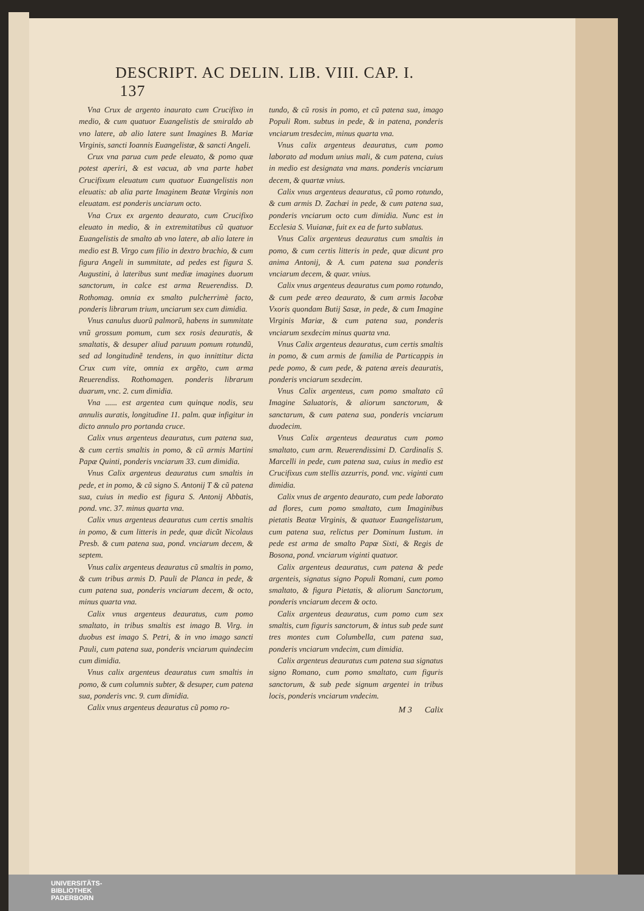DESCRIPT. AC DELIN. LIB. VIII. CAP. I. 137
Vna Crux de argento inaurato cum Crucifixo in medio, & cum quatuor Euangelistis de smiraldo ab vno latere, ab alio latere sunt Imagines B. Mariæ Virginis, sancti Ioannis Euangelistæ, & sancti Angeli.
Crux vna parua cum pede eleuato, & pomo quæ potest aperiri, & est vacua, ab vna parte habet Crucifixum eleuatum cum quatuor Euangelistis non eleuatis: ab alia parte Imaginem Beatæ Virginis non eleuatam. est ponderis unciarum octo.
Vna Crux ex argento deaurato, cum Crucifixo eleuato in medio, & in extremitatibus cũ quatuor Euangelistis de smalto ab vno latere, ab alio latere in medio est B. Virgo cum filio in dextro brachio, & cum figura Angeli in summitate, ad pedes est figura S. Augustini, à lateribus sunt mediæ imagines duorum sanctorum, in calce est arma Reuerendiss. D. Rothomag. omnia ex smalto pulcherrimè facto, ponderis librarum trium, unciarum sex cum dimidia.
Vnus canulus duorũ palmorũ, habens in summitate vnũ grossum pomum, cum sex rosis deauratis, & smaltatis, & desuper aliud paruum pomum rotundũ, sed ad longitudinẽ tendens, in quo innittitur dicta Crux cum vite, omnia ex argẽto, cum arma Reuerendiss. Rothomagen. ponderis librarum duarum, vnc. 2. cum dimidia.
Vna ...... est argentea cum quinque nodis, seu annulis auratis, longitudine 11. palm. quæ infigitur in dicto annulo pro portanda cruce.
Calix vnus argenteus deauratus, cum patena sua, & cum certis smaltis in pomo, & cũ armis Martini Papæ Quinti, ponderis vnciarum 33. cum dimidia.
Vnus Calix argenteus deauratus cum smaltis in pede, et in pomo, & cũ signo S. Antonij T & cũ patena sua, cuius in medio est figura S. Antonij Abbatis, pond. vnc. 37. minus quarta vna.
Calix vnus argenteus deauratus cum certis smaltis in pomo, & cum litteris in pede, quæ dicũt Nicolaus Presb. & cum patena sua, pond. vnciarum decem, & septem.
Vnus calix argenteus deauratus cũ smaltis in pomo, & cum tribus armis D. Pauli de Planca in pede, & cum patena sua, ponderis vnciarum decem, & octo, minus quarta vna.
Calix vnus argenteus deauratus, cum pomo smaltato, in tribus smaltis est imago B. Virg. in duobus est imago S. Petri, & in vno imago sancti Pauli, cum patena sua, ponderis vnciarum quindecim cum dimidia.
Vnus calix argenteus deauratus cum smaltis in pomo, & cum columnis subter, & desuper, cum patena sua, ponderis vnc. 9. cum dimidia.
Calix vnus argenteus deauratus cũ pomo ro-
tundo, & cũ rosis in pomo, et cũ patena sua, imago Populi Rom. subtus in pede, & in patena, ponderis vnciarum tresdecim, minus quarta vna.
Vnus calix argenteus deauratus, cum pomo laborato ad modum unius mali, & cum patena, cuius in medio est designata vna mans. ponderis vnciarum decem, & quartæ vnius.
Calix vnus argenteus deauratus, cũ pomo rotundo, & cum armis D. Zachæi in pede, & cum patena sua, ponderis vnciarum octo cum dimidia. Nunc est in Ecclesia S. Viuianæ, fuit ex ea de furto sublatus.
Vnus Calix argenteus deauratus cum smaltis in pomo, & cum certis litteris in pede, quæ dicunt pro anima Antonij, & A. cum patena sua ponderis vnciarum decem, & quar. vnius.
Calix vnus argenteus deauratus cum pomo rotundo, & cum pede æreo deaurato, & cum armis Iacobæ Vxoris quondam Butij Sasæ, in pede, & cum Imagine Virginis Mariæ, & cum patena sua, ponderis vnciarum sexdecim minus quarta vna.
Vnus Calix argenteus deauratus, cum certis smaltis in pomo, & cum armis de familia de Particappis in pede pomo, & cum pede, & patena æreis deauratis, ponderis vnciarum sexdecim.
Vnus Calix argenteus, cum pomo smaltato cũ Imagine Saluatoris, & aliorum sanctorum, & sanctarum, & cum patena sua, ponderis vnciarum duodecim.
Vnus Calix argenteus deauratus cum pomo smaltato, cum arm. Reuerendissimi D. Cardinalis S. Marcelli in pede, cum patena sua, cuius in medio est Crucifixus cum stellis azzurris, pond. vnc. viginti cum dimidia.
Calix vnus de argento deaurato, cum pede laborato ad flores, cum pomo smaltato, cum Imaginibus pietatis Beatæ Virginis, & quatuor Euangelistarum, cum patena sua, relictus per Dominum Iustum. in pede est arma de smalto Papæ Sixti, & Regis de Bosona, pond. vnciarum viginti quatuor.
Calix argenteus deauratus, cum patena & pede argenteis, signatus signo Populi Romani, cum pomo smaltato, & figura Pietatis, & aliorum Sanctorum, ponderis vnciarum decem & octo.
Calix argenteus deauratus, cum pomo cum sex smaltis, cum figuris sanctorum, & intus sub pede sunt tres montes cum Columbella, cum patena sua, ponderis vnciarum vndecim, cum dimidia.
Calix argenteus deauratus cum patena sua signatus signo Romano, cum pomo smaltato, cum figuris sanctorum, & sub pede signum argentei in tribus locis, ponderis vnciarum vndecim.
M 3 Calix
UNIVERSITÄTS-
BIBLIOTHEK
PADERBORN